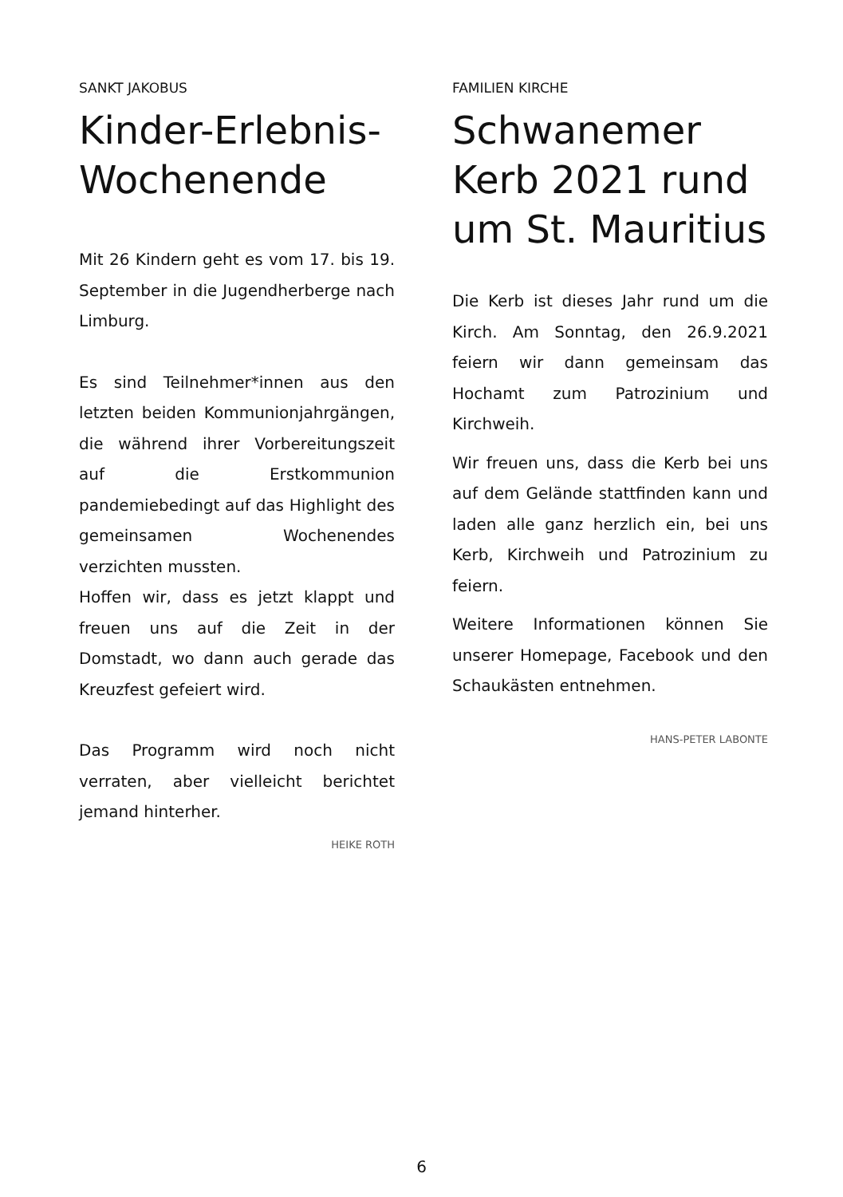SANKT JAKOBUS
Kinder-Erlebnis-
Wochenende
Mit 26 Kindern geht es vom 17. bis 19. September in die Jugendherberge nach Limburg.
Es sind Teilnehmer*innen aus den letzten beiden Kommunionjahrgängen, die während ihrer Vorbereitungszeit auf die Erstkommunion pandemiebedingt auf das Highlight des gemeinsamen Wochenendes verzichten mussten.
Hoffen wir, dass es jetzt klappt und freuen uns auf die Zeit in der Domstadt, wo dann auch gerade das Kreuzfest gefeiert wird.
Das Programm wird noch nicht verraten, aber vielleicht berichtet jemand hinterher.
HEIKE ROTH
FAMILIEN KIRCHE
Schwanemer Kerb 2021 rund um St. Mauritius
Die Kerb ist dieses Jahr rund um die Kirch. Am Sonntag, den 26.9.2021 feiern wir dann gemeinsam das Hochamt zum Patrozinium und Kirchweih.
Wir freuen uns, dass die Kerb bei uns auf dem Gelände stattfinden kann und laden alle ganz herzlich ein, bei uns Kerb, Kirchweih und Patrozinium zu feiern.
Weitere Informationen können Sie unserer Homepage, Facebook und den Schaukästen entnehmen.
HANS-PETER LABONTE
6